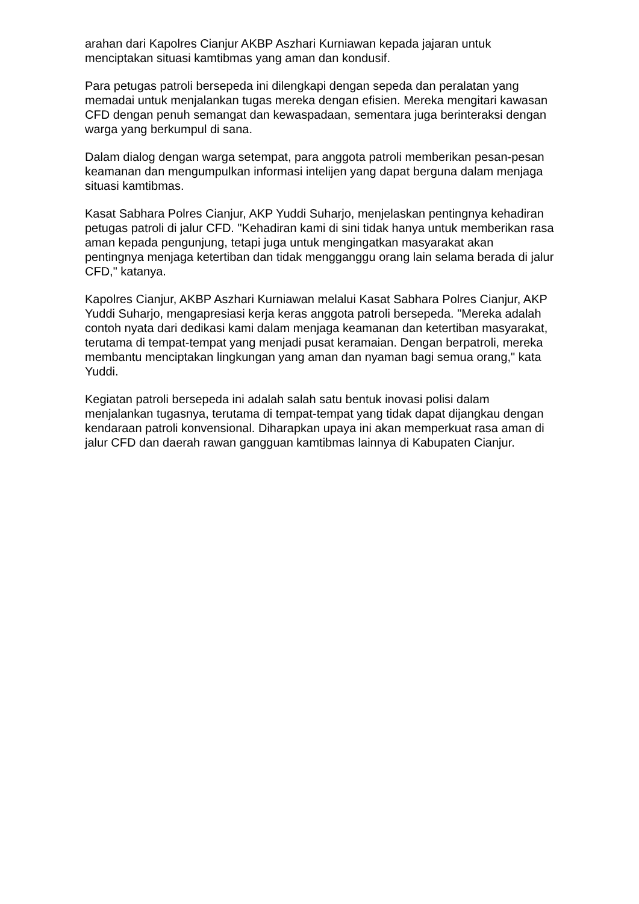arahan dari Kapolres Cianjur AKBP Aszhari Kurniawan kepada jajaran untuk menciptakan situasi kamtibmas yang aman dan kondusif.
Para petugas patroli bersepeda ini dilengkapi dengan sepeda dan peralatan yang memadai untuk menjalankan tugas mereka dengan efisien. Mereka mengitari kawasan CFD dengan penuh semangat dan kewaspadaan, sementara juga berinteraksi dengan warga yang berkumpul di sana.
Dalam dialog dengan warga setempat, para anggota patroli memberikan pesan-pesan keamanan dan mengumpulkan informasi intelijen yang dapat berguna dalam menjaga situasi kamtibmas.
Kasat Sabhara Polres Cianjur, AKP Yuddi Suharjo, menjelaskan pentingnya kehadiran petugas patroli di jalur CFD. "Kehadiran kami di sini tidak hanya untuk memberikan rasa aman kepada pengunjung, tetapi juga untuk mengingatkan masyarakat akan pentingnya menjaga ketertiban dan tidak mengganggu orang lain selama berada di jalur CFD," katanya.
Kapolres Cianjur, AKBP Aszhari Kurniawan melalui Kasat Sabhara Polres Cianjur, AKP Yuddi Suharjo, mengapresiasi kerja keras anggota patroli bersepeda. "Mereka adalah contoh nyata dari dedikasi kami dalam menjaga keamanan dan ketertiban masyarakat, terutama di tempat-tempat yang menjadi pusat keramaian. Dengan berpatroli, mereka membantu menciptakan lingkungan yang aman dan nyaman bagi semua orang," kata Yuddi.
Kegiatan patroli bersepeda ini adalah salah satu bentuk inovasi polisi dalam menjalankan tugasnya, terutama di tempat-tempat yang tidak dapat dijangkau dengan kendaraan patroli konvensional. Diharapkan upaya ini akan memperkuat rasa aman di jalur CFD dan daerah rawan gangguan kamtibmas lainnya di Kabupaten Cianjur.